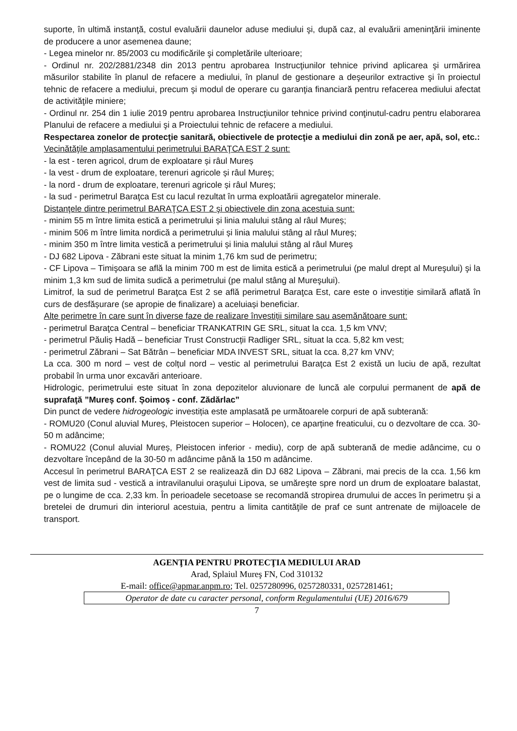suporte, în ultimă instanţă, costul evaluării daunelor aduse mediului şi, după caz, al evaluării ameninţării iminente de producere a unor asemenea daune;
- Legea minelor nr. 85/2003 cu modificările şi completările ulterioare;
- Ordinul nr. 202/2881/2348 din 2013 pentru aprobarea Instrucţiunilor tehnice privind aplicarea şi urmărirea măsurilor stabilite în planul de refacere a mediului, în planul de gestionare a deşeurilor extractive şi în proiectul tehnic de refacere a mediului, precum şi modul de operare cu garanţia financiară pentru refacerea mediului afectat de activităţile miniere;
- Ordinul nr. 254 din 1 iulie 2019 pentru aprobarea Instrucţiunilor tehnice privind conţinutul-cadru pentru elaborarea Planului de refacere a mediului şi a Proiectului tehnic de refacere a mediului.
Respectarea zonelor de protecţie sanitară, obiectivele de protecţie a mediului din zonă pe aer, apă, sol, etc.:
Vecinătăţile amplasamentului perimetrului BARAŢCA EST 2 sunt:
- la est - teren agricol, drum de exploatare și râul Mureș
- la vest - drum de exploatare, terenuri agricole și râul Mureș;
- la nord - drum de exploatare, terenuri agricole și râul Mureș;
- la sud - perimetrul Baraţca Est cu lacul rezultat în urma exploatării agregatelor minerale.
Distanţele dintre perimetrul BARAŢCA EST 2 şi obiectivele din zona acestuia sunt:
- minim 55 m între limita estică a perimetrului și linia malului stâng al râul Mureș;
- minim 506 m între limita nordică a perimetrului și linia malului stâng al râul Mureș;
- minim 350 m între limita vestică a perimetrului și linia malului stâng al râul Mureș
- DJ 682 Lipova - Zăbrani este situat la minim 1,76 km sud de perimetru;
- CF Lipova – Timişoara se află la minim 700 m est de limita estică a perimetrului (pe malul drept al Mureşului) şi la minim 1,3 km sud de limita sudică a perimetrului (pe malul stâng al Mureşului).
Limitrof, la sud de perimetrul Baraţca Est 2 se află perimetrul Baraţca Est, care este o investiție similară aflată în curs de desfășurare (se apropie de finalizare) a aceluiași beneficiar.
Alte perimetre în care sunt în diverse faze de realizare învestiții similare sau asemănătoare sunt:
- perimetrul Baraţca Central – beneficiar TRANKATRIN GE SRL, situat la cca. 1,5 km VNV;
- perimetrul Păuliș Hadă – beneficiar Trust Construcții Radliger SRL, situat la cca. 5,82 km vest;
- perimetrul Zăbrani – Sat Bătrân – beneficiar MDA INVEST SRL, situat la cca. 8,27 km VNV;
La cca. 300 m nord – vest de colțul nord – vestic al perimetrului Baraţca Est 2 există un luciu de apă, rezultat probabil în urma unor excavări anterioare.
Hidrologic, perimetrului este situat în zona depozitelor aluvionare de luncă ale corpului permanent de apă de suprafaţă ”Mureș conf. Șoimoș - conf. Zădărlac”
Din punct de vedere hidrogeologic investiția este amplasată pe următoarele corpuri de apă subterană:
- ROMU20 (Conul aluvial Mureș, Pleistocen superior – Holocen), ce aparține freaticului, cu o dezvoltare de cca. 30-50 m adâncime;
- ROMU22 (Conul aluvial Mureș, Pleistocen inferior - mediu), corp de apă subterană de medie adâncime, cu o dezvoltare începând de la 30-50 m adâncime până la 150 m adâncime.
Accesul în perimetrul BARAŢCA EST 2 se realizează din DJ 682 Lipova – Zăbrani, mai precis de la cca. 1,56 km vest de limita sud - vestică a intravilanului oraşului Lipova, se umăreşte spre nord un drum de exploatare balastat, pe o lungime de cca. 2,33 km. În perioadele secetoase se recomandă stropirea drumului de acces în perimetru şi a bretelei de drumuri din interiorul acestuia, pentru a limita cantităţile de praf ce sunt antrenate de mijloacele de transport.
AGENŢIA PENTRU PROTECŢIA MEDIULUI ARAD
Arad, Splaiul Mureş FN, Cod 310132
E-mail: office@apmar.anpm.ro; Tel. 0257280996, 0257280331, 0257281461;
Operator de date cu caracter personal, conform Regulamentului (UE) 2016/679
7